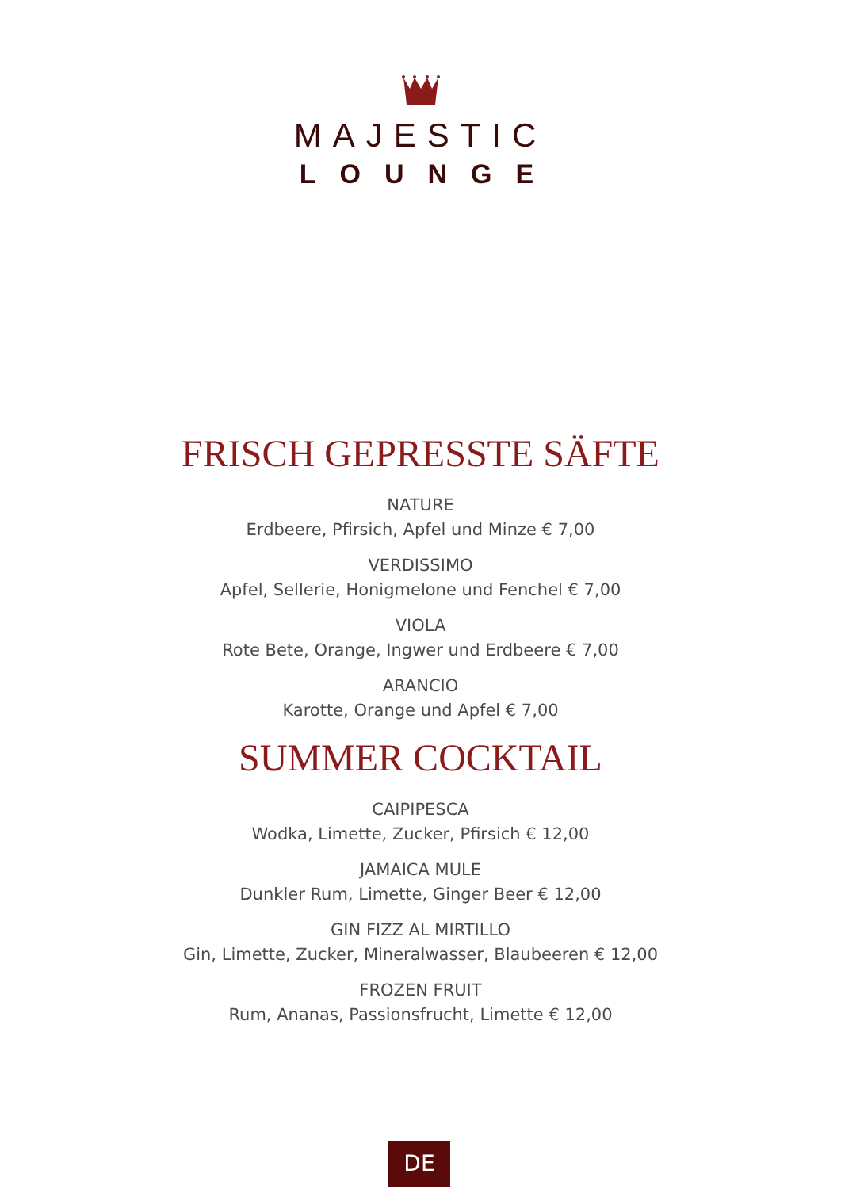MAJESTIC
LOUNGE
FRISCH GEPRESSTE SÄFTE
NATURE
Erdbeere, Pfirsich, Apfel und Minze € 7,00
VERDISSIMO
Apfel, Sellerie, Honigmelone und Fenchel € 7,00
VIOLA
Rote Bete, Orange, Ingwer und Erdbeere € 7,00
ARANCIO
Karotte, Orange und Apfel € 7,00
SUMMER COCKTAIL
CAIPIPESCA
Wodka, Limette, Zucker, Pfirsich € 12,00
JAMAICA MULE
Dunkler Rum, Limette, Ginger Beer € 12,00
GIN FIZZ AL MIRTILLO
Gin, Limette, Zucker, Mineralwasser, Blaubeeren € 12,00
FROZEN FRUIT
Rum, Ananas, Passionsfrucht, Limette € 12,00
DE